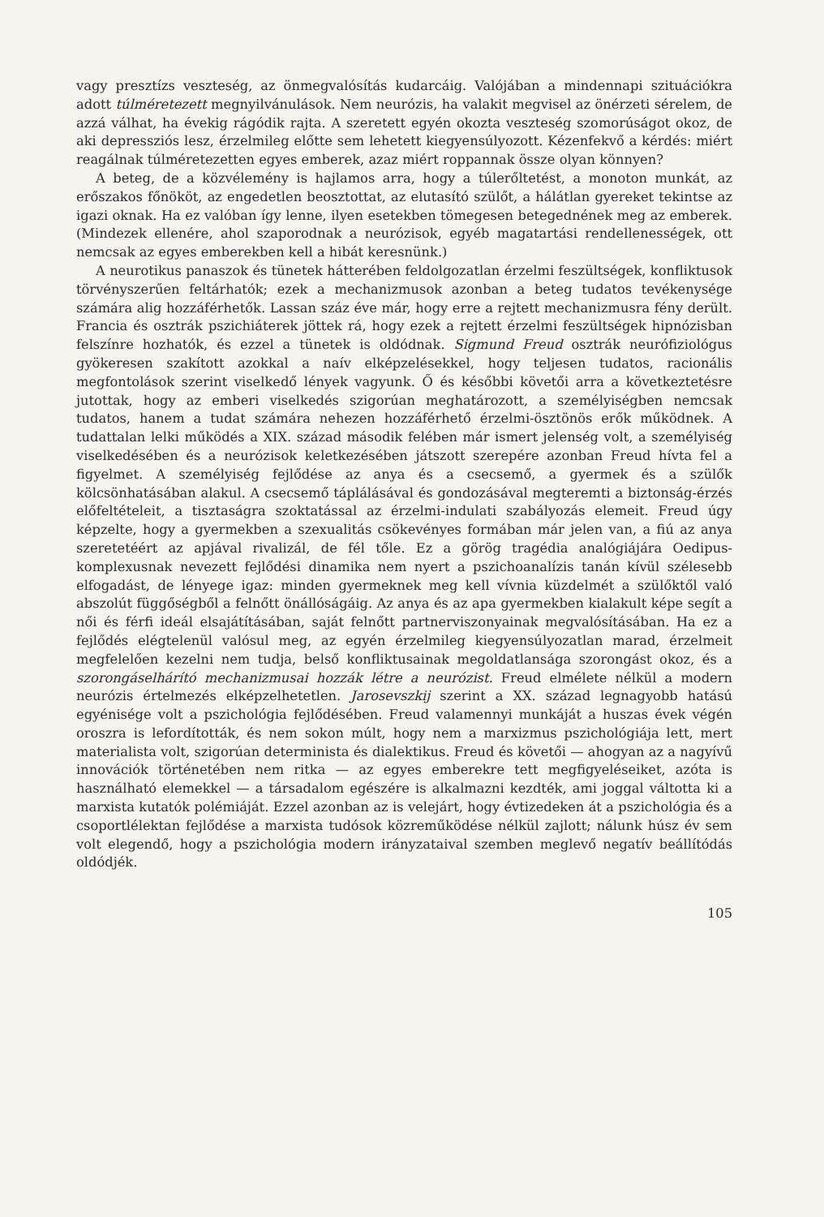vagy presztízs veszteség, az önmegvalósítás kudarcáig. Valójában a mindennapi szituációkra adott túlméretezett megnyilvánulások. Nem neurózis, ha valakit megvisel az önérzeti sérelem, de azzá válhat, ha évekig rágódik rajta. A szeretett egyén okozta veszteség szomorúságot okoz, de aki depressziós lesz, érzelmileg előtte sem lehetett kiegyensúlyozott. Kézenfekvő a kérdés: miért reagálnak túlméretezetten egyes emberek, azaz miért roppannak össze olyan könnyen?
A beteg, de a közvélemény is hajlamos arra, hogy a túlerőltetést, a monoton munkát, az erőszakos főnököt, az engedetlen beosztottat, az elutasító szülőt, a hálátlan gyereket tekintse az igazi oknak. Ha ez valóban így lenne, ilyen esetekben tömegesen betegednének meg az emberek. (Mindezek ellenére, ahol szaporodnak a neurózisok, egyéb magatartási rendellenességek, ott nemcsak az egyes emberekben kell a hibát keresnünk.)
A neurotikus panaszok és tünetek hátterében feldolgozatlan érzelmi feszültségek, konfliktusok törvényszerűen feltárhatók; ezek a mechanizmusok azonban a beteg tudatos tevékenysége számára alig hozzáférhetők. Lassan száz éve már, hogy erre a rejtett mechanizmusra fény derült. Francia és osztrák pszichiáterek jöttek rá, hogy ezek a rejtett érzelmi feszültségek hipnózisban felszínre hozhatók, és ezzel a tünetek is oldódnak. Sigmund Freud osztrák neurófiziológus gyökeresen szakított azokkal a naív elképzelésekkel, hogy teljesen tudatos, racionális megfontolások szerint viselkedő lények vagyunk. Ő és későbbi követői arra a következtetésre jutottak, hogy az emberi viselkedés szigorúan meghatározott, a személyiségben nemcsak tudatos, hanem a tudat számára nehezen hozzáférhető érzelmi-ösztönös erők működnek. A tudattalan lelki működés a XIX. század második felében már ismert jelenség volt, a személyiség viselkedésében és a neurózisok keletkezésében játszott szerepére azonban Freud hívta fel a figyelmet. A személyiség fejlődése az anya és a csecsemő, a gyermek és a szülők kölcsönhatásában alakul. A csecsemő táplálásával és gondozásával megteremti a biztonság-érzés előfeltételeit, a tisztaságra szoktatással az érzelmi-indulati szabályozás elemeit. Freud úgy képzelte, hogy a gyermekben a szexualitás csökevényes formában már jelen van, a fiú az anya szeretetéért az apjával rivalizál, de fél tőle. Ez a görög tragédia analógiájára Oedipus-komplexusnak nevezett fejlődési dinamika nem nyert a pszichoanalízis tanán kívül szélesebb elfogadást, de lényege igaz: minden gyermeknek meg kell vívnia küzdelmét a szülőktől való abszolút függőségből a felnőtt önállóságáig. Az anya és az apa gyermekben kialakult képe segít a női és férfi ideál elsajátításában, saját felnőtt partnerviszonyainak megvalósításában. Ha ez a fejlődés elégtelenül valósul meg, az egyén érzelmileg kiegyensúlyozatlan marad, érzelmeit megfelelően kezelni nem tudja, belső konfliktusainak megoldatlansága szorongást okoz, és a szorongáselhárító mechanizmusai hozzák létre a neurózist. Freud elmélete nélkül a modern neurózis értelmezés elképzelhetetlen. Jarosevszkij szerint a XX. század legnagyobb hatású egyénisége volt a pszichológia fejlődésében. Freud valamennyi munkáját a huszas évek végén oroszra is lefordították, és nem sokon múlt, hogy nem a marxizmus pszichológiája lett, mert materialista volt, szigorúan determinista és dialektikus. Freud és követői — ahogyan az a nagyívű innovációk történetében nem ritka — az egyes emberekre tett megfigyeléseiket, azóta is használható elemekkel — a társadalom egészére is alkalmazni kezdték, ami joggal váltotta ki a marxista kutatók polémiáját. Ezzel azonban az is velejárt, hogy évtizedeken át a pszichológia és a csoportlélektan fejlődése a marxista tudósok közreműködése nélkül zajlott; nálunk húsz év sem volt elegendő, hogy a pszichológia modern irányzataival szemben meglevő negatív beállítódás oldódjék.
105